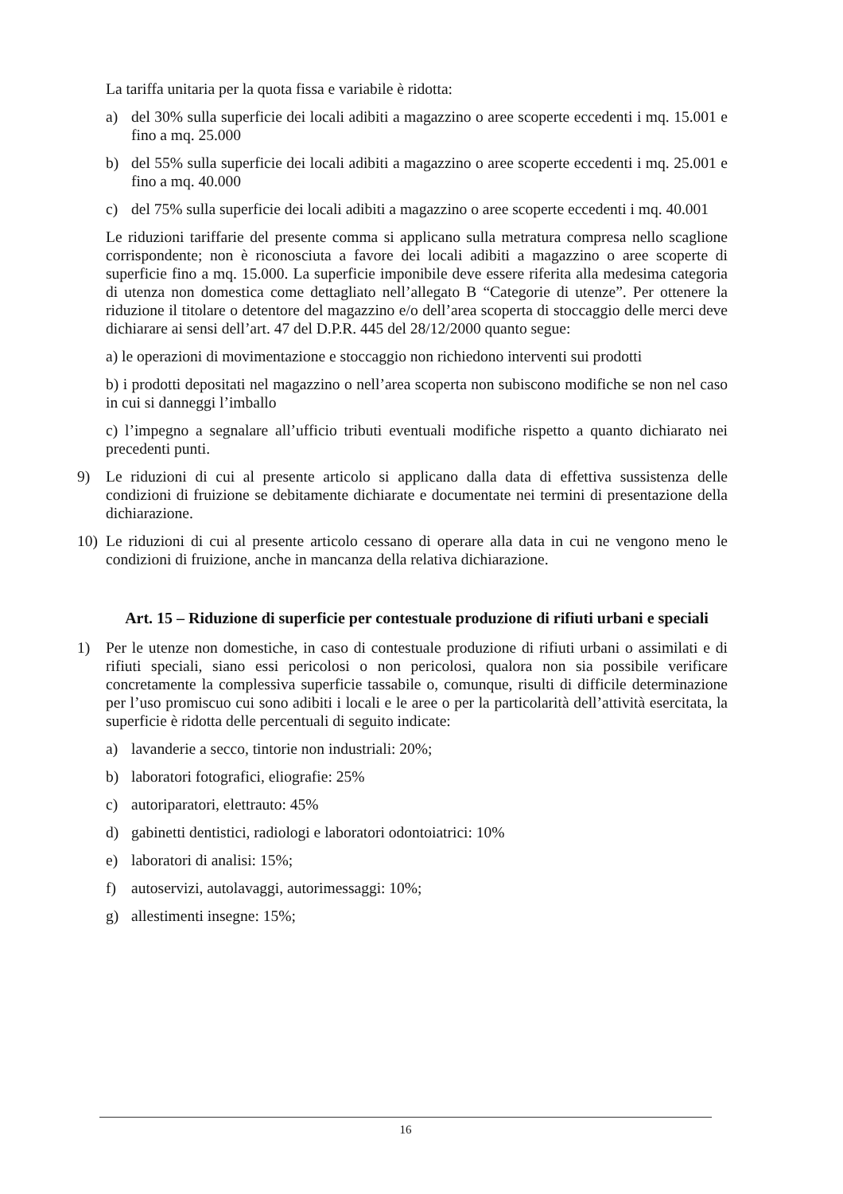La tariffa unitaria per la quota fissa e variabile è ridotta:
a) del 30% sulla superficie dei locali adibiti a magazzino o aree scoperte eccedenti i mq. 15.001 e fino a mq. 25.000
b) del 55% sulla superficie dei locali adibiti a magazzino o aree scoperte eccedenti i mq. 25.001 e fino a mq. 40.000
c) del 75% sulla superficie dei locali adibiti a magazzino o aree scoperte eccedenti i mq. 40.001
Le riduzioni tariffarie del presente comma si applicano sulla metratura compresa nello scaglione corrispondente; non è riconosciuta a favore dei locali adibiti a magazzino o aree scoperte di superficie fino a mq. 15.000. La superficie imponibile deve essere riferita alla medesima categoria di utenza non domestica come dettagliato nell’allegato B “Categorie di utenze”. Per ottenere la riduzione il titolare o detentore del magazzino e/o dell’area scoperta di stoccaggio delle merci deve dichiarare ai sensi dell’art. 47 del D.P.R. 445 del 28/12/2000 quanto segue:
a) le operazioni di movimentazione e stoccaggio non richiedono interventi sui prodotti
b) i prodotti depositati nel magazzino o nell’area scoperta non subiscono modifiche se non nel caso in cui si danneggi l’imballo
c) l’impegno a segnalare all’ufficio tributi eventuali modifiche rispetto a quanto dichiarato nei precedenti punti.
9) Le riduzioni di cui al presente articolo si applicano dalla data di effettiva sussistenza delle condizioni di fruizione se debitamente dichiarate e documentate nei termini di presentazione della dichiarazione.
10) Le riduzioni di cui al presente articolo cessano di operare alla data in cui ne vengono meno le condizioni di fruizione, anche in mancanza della relativa dichiarazione.
Art. 15 – Riduzione di superficie per contestuale produzione di rifiuti urbani e speciali
1) Per le utenze non domestiche, in caso di contestuale produzione di rifiuti urbani o assimilati e di rifiuti speciali, siano essi pericolosi o non pericolosi, qualora non sia possibile verificare concretamente la complessiva superficie tassabile o, comunque, risulti di difficile determinazione per l’uso promiscuo cui sono adibiti i locali e le aree o per la particolarità dell’attività esercitata, la superficie è ridotta delle percentuali di seguito indicate:
a) lavanderie a secco, tintorie non industriali: 20%;
b) laboratori fotografici, eliografie: 25%
c) autoriparatori, elettrauto: 45%
d) gabinetti dentistici, radiologi e laboratori odontoiatrici: 10%
e) laboratori di analisi: 15%;
f) autoservizi, autolavaggi, autorimessaggi: 10%;
g) allestimenti insegne: 15%;
16